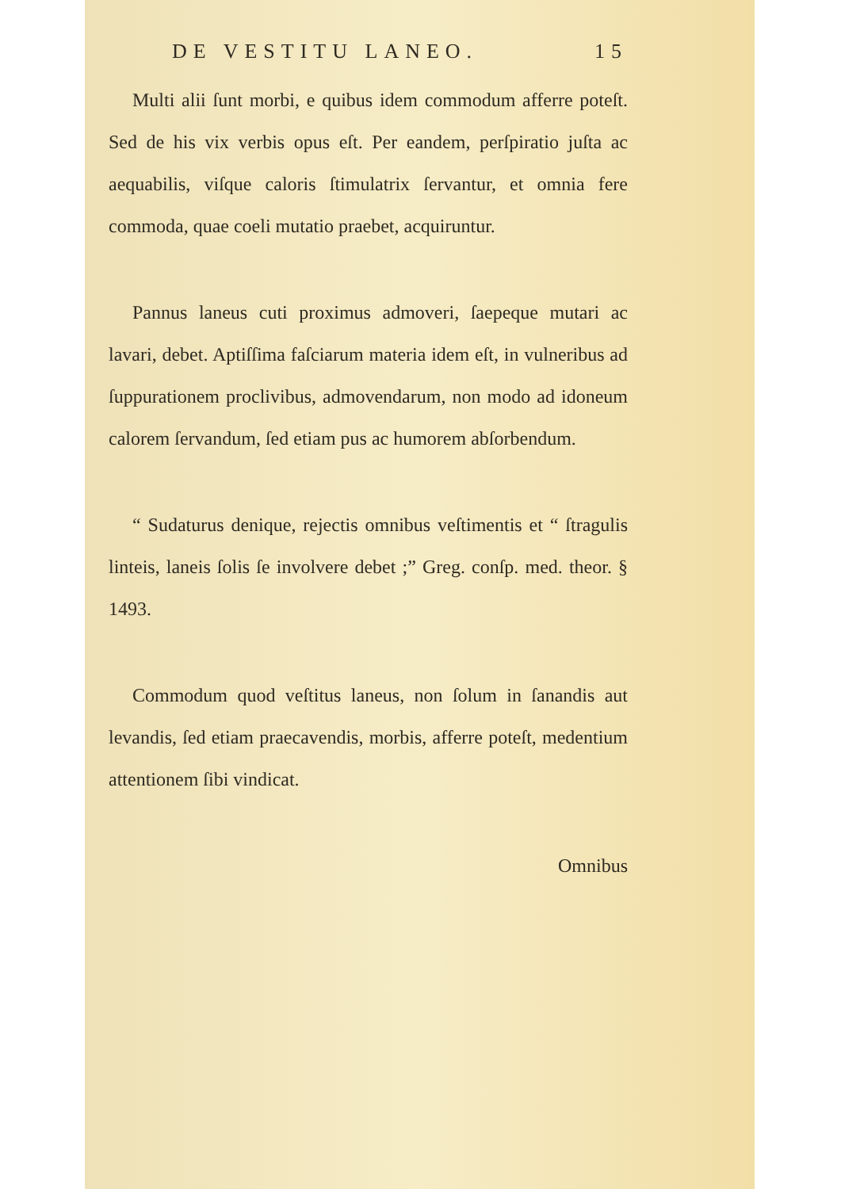DE VESTITU LANEO. 15
Multi alii ſunt morbi, e quibus idem commodum afferre poteſt. Sed de his vix verbis opus eſt. Per eandem, perſpiratio juſta ac aequabilis, viſque caloris ſtimulatrix ſervantur, et omnia fere commoda, quae coeli mutatio praebet, acquiruntur.
Pannus laneus cuti proximus admoveri, ſaepeque mutari ac lavari, debet. Aptiſſima faſciarum materia idem eſt, in vulneribus ad ſuppurationem proclivibus, admovendarum, non modo ad idoneum calorem ſervandum, ſed etiam pus ac humorem abſorbendum.
“ Sudaturus denique, rejectis omnibus veſtimentis et “ ſtragulis linteis, laneis ſolis ſe involvere debet ;” Greg. conſp. med. theor. § 1493.
Commodum quod veſtitus laneus, non ſolum in ſanandis aut levandis, ſed etiam praecavendis, morbis, afferre poteſt, medentium attentionem ſibi vindicat.
Omnibus